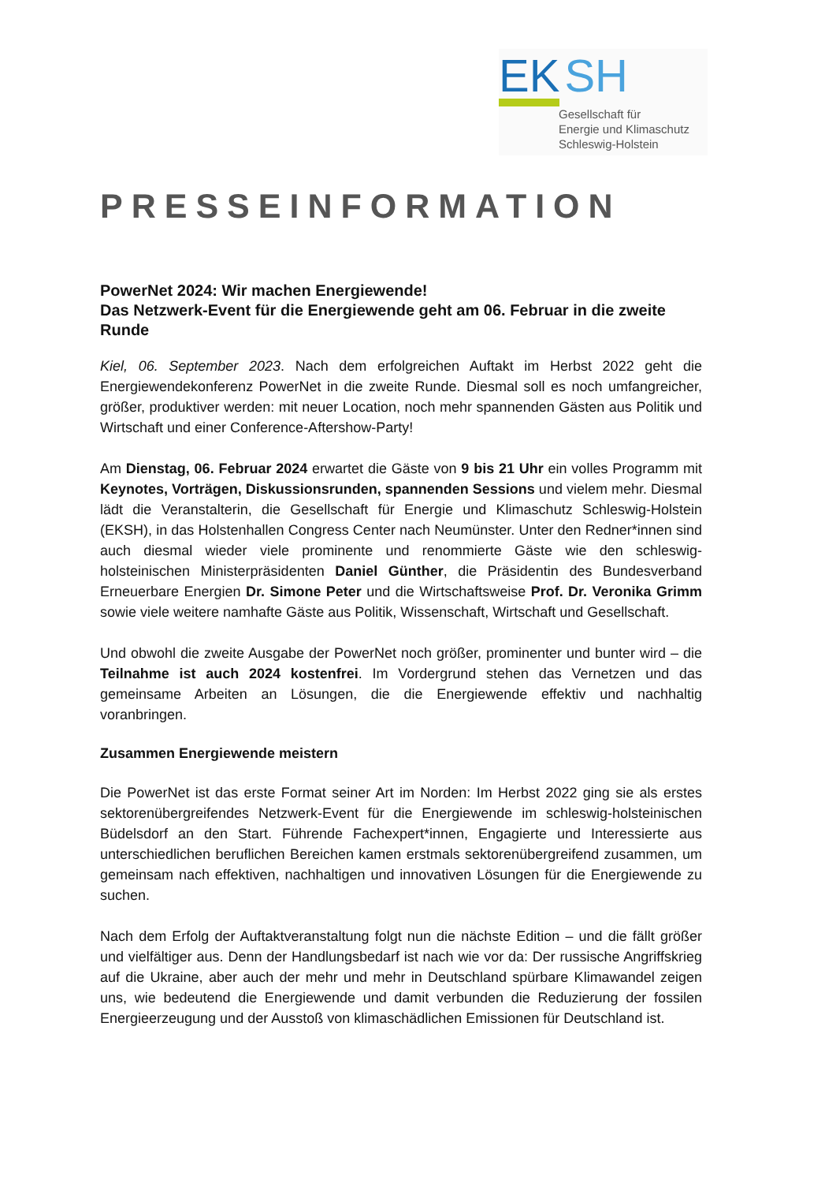EK SH
Gesellschaft für
Energie und Klimaschutz
Schleswig-Holstein
PRESSEINFORMATION
PowerNet 2024: Wir machen Energiewende!
Das Netzwerk-Event für die Energiewende geht am 06. Februar in die zweite Runde
Kiel, 06. September 2023. Nach dem erfolgreichen Auftakt im Herbst 2022 geht die Energiewendekonferenz PowerNet in die zweite Runde. Diesmal soll es noch umfangreicher, größer, produktiver werden: mit neuer Location, noch mehr spannenden Gästen aus Politik und Wirtschaft und einer Conference-Aftershow-Party!
Am Dienstag, 06. Februar 2024 erwartet die Gäste von 9 bis 21 Uhr ein volles Programm mit Keynotes, Vorträgen, Diskussionsrunden, spannenden Sessions und vielem mehr. Diesmal lädt die Veranstalterin, die Gesellschaft für Energie und Klimaschutz Schleswig-Holstein (EKSH), in das Holstenhallen Congress Center nach Neumünster. Unter den Redner*innen sind auch diesmal wieder viele prominente und renommierte Gäste wie den schleswig-holsteinischen Ministerpräsidenten Daniel Günther, die Präsidentin des Bundesverband Erneuerbare Energien Dr. Simone Peter und die Wirtschaftsweise Prof. Dr. Veronika Grimm sowie viele weitere namhafte Gäste aus Politik, Wissenschaft, Wirtschaft und Gesellschaft.
Und obwohl die zweite Ausgabe der PowerNet noch größer, prominenter und bunter wird – die Teilnahme ist auch 2024 kostenfrei. Im Vordergrund stehen das Vernetzen und das gemeinsame Arbeiten an Lösungen, die die Energiewende effektiv und nachhaltig voranbringen.
Zusammen Energiewende meistern
Die PowerNet ist das erste Format seiner Art im Norden: Im Herbst 2022 ging sie als erstes sektorenübergreifendes Netzwerk-Event für die Energiewende im schleswig-holsteinischen Büdelsdorf an den Start. Führende Fachexpert*innen, Engagierte und Interessierte aus unterschiedlichen beruflichen Bereichen kamen erstmals sektorenübergreifend zusammen, um gemeinsam nach effektiven, nachhaltigen und innovativen Lösungen für die Energiewende zu suchen.
Nach dem Erfolg der Auftaktveranstaltung folgt nun die nächste Edition – und die fällt größer und vielfältiger aus. Denn der Handlungsbedarf ist nach wie vor da: Der russische Angriffskrieg auf die Ukraine, aber auch der mehr und mehr in Deutschland spürbare Klimawandel zeigen uns, wie bedeutend die Energiewende und damit verbunden die Reduzierung der fossilen Energieerzeugung und der Ausstoß von klimaschädlichen Emissionen für Deutschland ist.